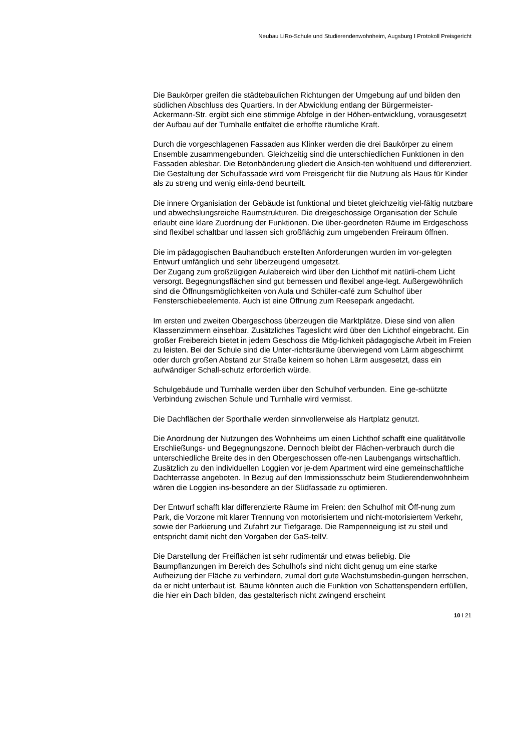Neubau LiRo-Schule und Studierendenwohnheim, Augsburg I Protokoll Preisgericht
Die Baukörper greifen die städtebaulichen Richtungen der Umgebung auf und bilden den südlichen Abschluss des Quartiers. In der Abwicklung entlang der Bürgermeister-Ackermann-Str. ergibt sich eine stimmige Abfolge in der Höhen-entwicklung, vorausgesetzt der Aufbau auf der Turnhalle entfaltet die erhoffte räumliche Kraft.
Durch die vorgeschlagenen Fassaden aus Klinker werden die drei Baukörper zu einem Ensemble zusammengebunden. Gleichzeitig sind die unterschiedlichen Funktionen in den Fassaden ablesbar. Die Betonbänderung gliedert die Ansich-ten wohltuend und differenziert. Die Gestaltung der Schulfassade wird vom Preisgericht für die Nutzung als Haus für Kinder als zu streng und wenig einla-dend beurteilt.
Die innere Organisiation der Gebäude ist funktional und bietet gleichzeitig viel-fältig nutzbare und abwechslungsreiche Raumstrukturen. Die dreigeschossige Organisation der Schule erlaubt eine klare Zuordnung der Funktionen. Die über-geordneten Räume im Erdgeschoss sind flexibel schaltbar und lassen sich großflächig zum umgebenden Freiraum öffnen.
Die im pädagogischen Bauhandbuch erstellten Anforderungen wurden im vor-gelegten Entwurf umfänglich und sehr überzeugend umgesetzt.
Der Zugang zum großzügigen Aulabereich wird über den Lichthof mit natürli-chem Licht versorgt. Begegnungsflächen sind gut bemessen und flexibel ange-legt. Außergewöhnlich sind die Öffnungsmöglichkeiten von Aula und Schüler-café zum Schulhof über Fensterschiebeelemente. Auch ist eine Öffnung zum Reesepark angedacht.
Im ersten und zweiten Obergeschoss überzeugen die Marktplätze. Diese sind von allen Klassenzimmern einsehbar. Zusätzliches Tageslicht wird über den Lichthof eingebracht. Ein großer Freibereich bietet in jedem Geschoss die Mög-lichkeit pädagogische Arbeit im Freien zu leisten. Bei der Schule sind die Unter-richtsräume überwiegend vom Lärm abgeschirmt oder durch großen Abstand zur Straße keinem so hohen Lärm ausgesetzt, dass ein aufwändiger Schall-schutz erforderlich würde.
Schulgebäude und Turnhalle werden über den Schulhof verbunden. Eine ge-schützte Verbindung zwischen Schule und Turnhalle wird vermisst.
Die Dachflächen der Sporthalle werden sinnvollerweise als Hartplatz genutzt.
Die Anordnung der Nutzungen des Wohnheims um einen Lichthof schafft eine qualitätvolle Erschließungs- und Begegnungszone. Dennoch bleibt der Flächen-verbrauch durch die unterschiedliche Breite des in den Obergeschossen offe-nen Laubengangs wirtschaftlich. Zusätzlich zu den individuellen Loggien vor je-dem Apartment wird eine gemeinschaftliche Dachterrasse angeboten. In Bezug auf den Immissionsschutz beim Studierendenwohnheim wären die Loggien ins-besondere an der Südfassade zu optimieren.
Der Entwurf schafft klar differenzierte Räume im Freien: den Schulhof mit Öff-nung zum Park, die Vorzone mit klarer Trennung von motorisiertem und nicht-motorisiertem Verkehr, sowie der Parkierung und Zufahrt zur Tiefgarage. Die Rampenneigung ist zu steil und entspricht damit nicht den Vorgaben der GaS-tellV.
Die Darstellung der Freiflächen ist sehr rudimentär und etwas beliebig. Die Baumpflanzungen im Bereich des Schulhofs sind nicht dicht genug um eine starke Aufheizung der Fläche zu verhindern, zumal dort gute Wachstumsbedin-gungen herrschen, da er nicht unterbaut ist. Bäume könnten auch die Funktion von Schattenspendern erfüllen, die hier ein Dach bilden, das gestalterisch nicht zwingend erscheint
10 I 21